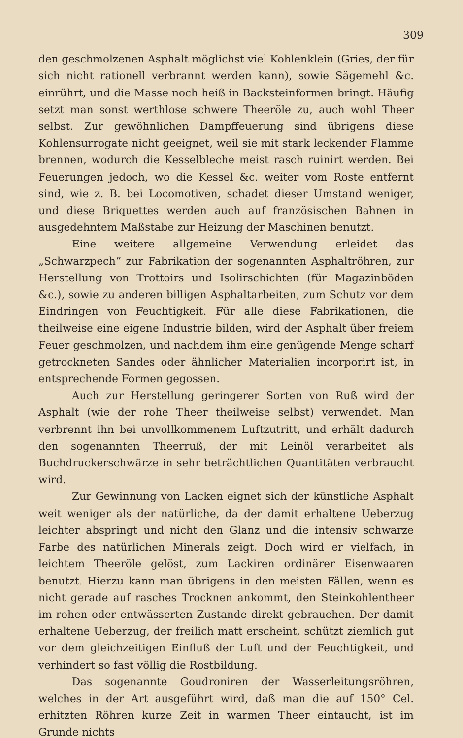309
den geschmolzenen Asphalt möglichst viel Kohlenklein (Gries, der für sich nicht rationell verbrannt werden kann), sowie Sägemehl &c. einrührt, und die Masse noch heiß in Backsteinformen bringt. Häufig setzt man sonst werthlose schwere Theeröle zu, auch wohl Theer selbst. Zur gewöhnlichen Dampffeuerung sind übrigens diese Kohlensurrogate nicht geeignet, weil sie mit stark leckender Flamme brennen, wodurch die Kesselbleche meist rasch ruinirt werden. Bei Feuerungen jedoch, wo die Kessel &c. weiter vom Roste entfernt sind, wie z. B. bei Locomotiven, schadet dieser Umstand weniger, und diese Briquettes werden auch auf französischen Bahnen in ausgedehntem Maßstabe zur Heizung der Maschinen benutzt.
Eine weitere allgemeine Verwendung erleidet das „Schwarzpech“ zur Fabrikation der sogenannten Asphaltröhren, zur Herstellung von Trottoirs und Isolirschichten (für Magazinböden &c.), sowie zu anderen billigen Asphaltarbeiten, zum Schutz vor dem Eindringen von Feuchtigkeit. Für alle diese Fabrikationen, die theilweise eine eigene Industrie bilden, wird der Asphalt über freiem Feuer geschmolzen, und nachdem ihm eine genügende Menge scharf getrockneten Sandes oder ähnlicher Materialien incorporirt ist, in entsprechende Formen gegossen.
Auch zur Herstellung geringerer Sorten von Ruß wird der Asphalt (wie der rohe Theer theilweise selbst) verwendet. Man verbrennt ihn bei unvollkommenem Luftzutritt, und erhält dadurch den sogenannten Theerruß, der mit Leinöl verarbeitet als Buchdruckerschwärze in sehr beträchtlichen Quantitäten verbraucht wird.
Zur Gewinnung von Lacken eignet sich der künstliche Asphalt weit weniger als der natürliche, da der damit erhaltene Ueberzug leichter abspringt und nicht den Glanz und die intensiv schwarze Farbe des natürlichen Minerals zeigt. Doch wird er vielfach, in leichtem Theeröle gelöst, zum Lackiren ordinärer Eisenwaaren benutzt. Hierzu kann man übrigens in den meisten Fällen, wenn es nicht gerade auf rasches Trocknen ankommt, den Steinkohlentheer im rohen oder entwässerten Zustande direkt gebrauchen. Der damit erhaltene Ueberzug, der freilich matt erscheint, schützt ziemlich gut vor dem gleichzeitigen Einfluß der Luft und der Feuchtigkeit, und verhindert so fast völlig die Rostbildung.
Das sogenannte Goudroniren der Wasserleitungsröhren, welches in der Art ausgeführt wird, daß man die auf 150° Cel. erhitzten Röhren kurze Zeit in warmen Theer eintaucht, ist im Grunde nichts